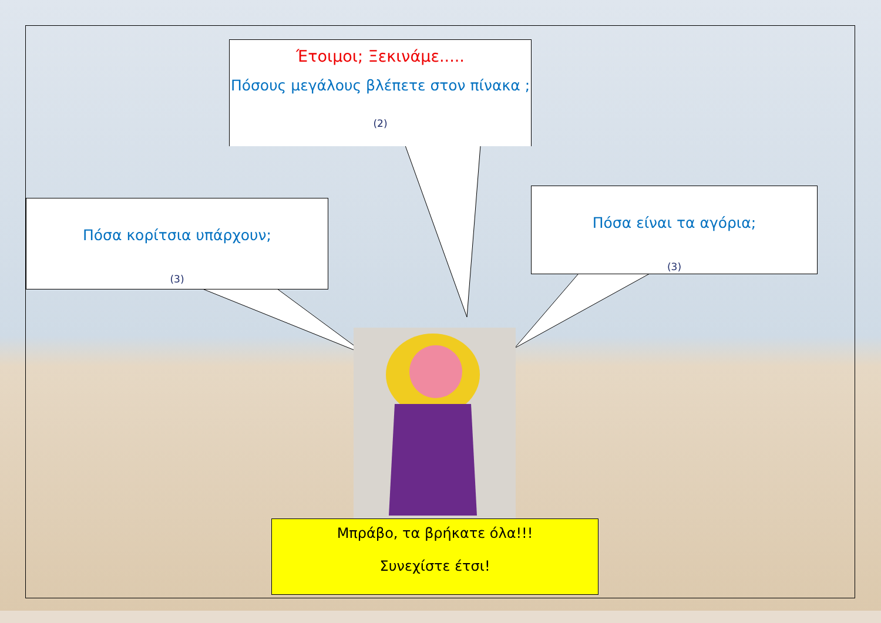Έτοιμοι; Ξεκινάμε.....
Πόσους μεγάλους βλέπετε στον πίνακα ;
(2)
Πόσα κορίτσια υπάρχουν;
(3)
Πόσα είναι τα αγόρια;
(3)
Μπράβο, τα βρήκατε όλα!!!
Συνεχίστε έτσι!